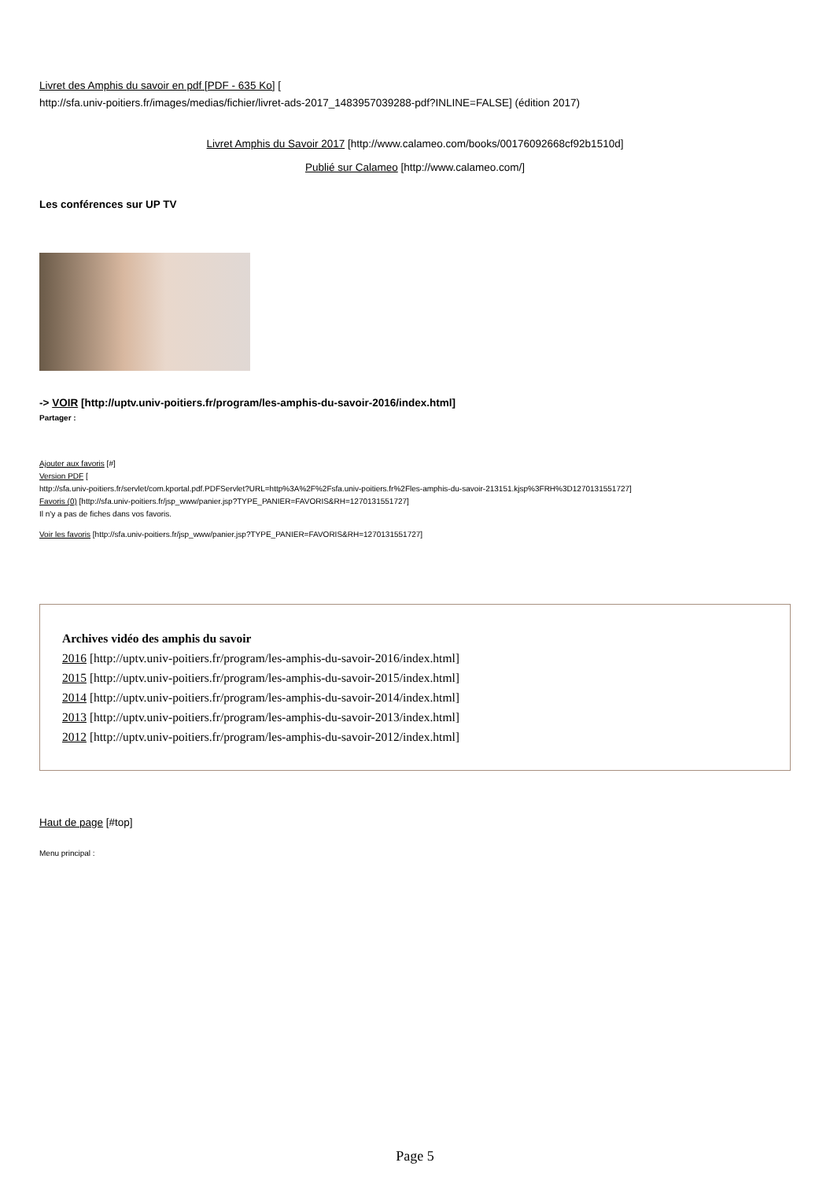Livret des Amphis du savoir en pdf [PDF - 635 Ko] [
http://sfa.univ-poitiers.fr/images/medias/fichier/livret-ads-2017_1483957039288-pdf?INLINE=FALSE] (édition 2017)
Livret Amphis du Savoir 2017 [http://www.calameo.com/books/00176092668cf92b1510d]
Publié sur Calameo [http://www.calameo.com/]
Les conférences sur UP TV
-> VOIR [http://uptv.univ-poitiers.fr/program/les-amphis-du-savoir-2016/index.html]
Partager :
Ajouter aux favoris [#]
Version PDF [
http://sfa.univ-poitiers.fr/servlet/com.kportal.pdf.PDFServlet?URL=http%3A%2F%2Fsfa.univ-poitiers.fr%2Fles-amphis-du-savoir-213151.kjsp%3FRH%3D1270131551727]
Favoris (0) [http://sfa.univ-poitiers.fr/jsp_www/panier.jsp?TYPE_PANIER=FAVORIS&RH=1270131551727]
Il n'y a pas de fiches dans vos favoris.
Voir les favoris [http://sfa.univ-poitiers.fr/jsp_www/panier.jsp?TYPE_PANIER=FAVORIS&RH=1270131551727]
Archives vidéo des amphis du savoir
2016 [http://uptv.univ-poitiers.fr/program/les-amphis-du-savoir-2016/index.html]
2015 [http://uptv.univ-poitiers.fr/program/les-amphis-du-savoir-2015/index.html]
2014 [http://uptv.univ-poitiers.fr/program/les-amphis-du-savoir-2014/index.html]
2013 [http://uptv.univ-poitiers.fr/program/les-amphis-du-savoir-2013/index.html]
2012 [http://uptv.univ-poitiers.fr/program/les-amphis-du-savoir-2012/index.html]
Haut de page [#top]
Menu principal :
Page 5